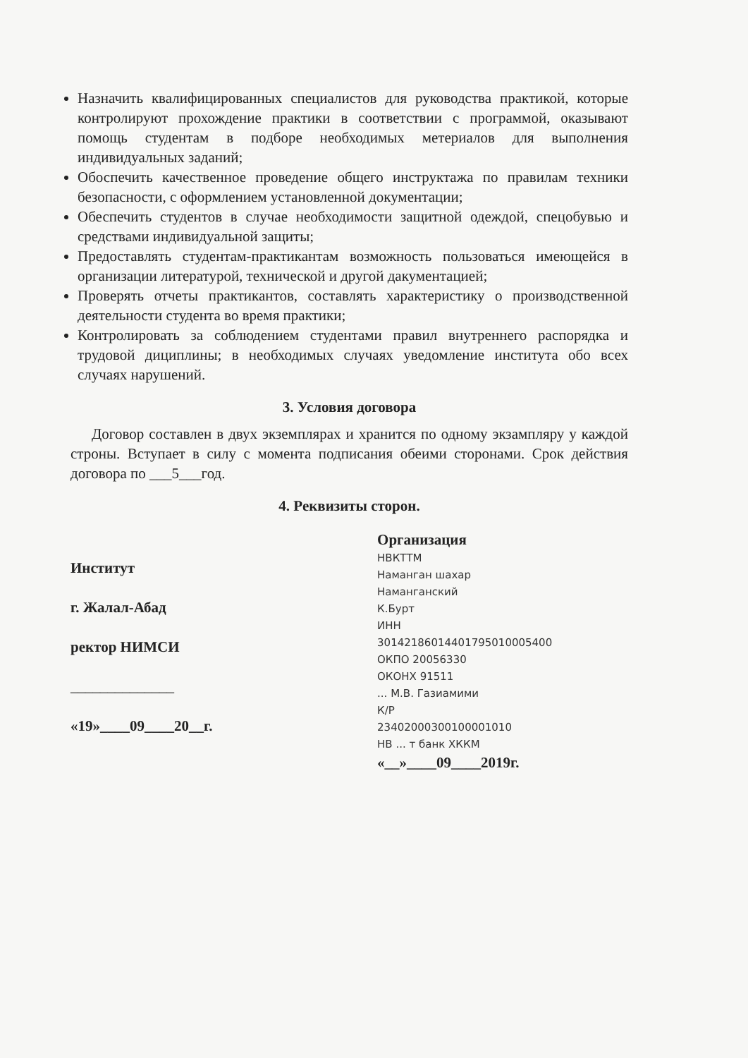Назначить квалифицированных специалистов для руководства практикой, которые контролируют прохождение практики в соответствии с программой, оказывают помощь студентам в подборе необходимых метериалов для выполнения индивидуальных заданий;
Обоспечить качественное проведение общего инструктажа по правилам техники безопасности, с оформлением установленной документации;
Обеспечить студентов в случае необходимости защитной одеждой, спецобувью и средствами индивидуальной защиты;
Предоставлять студентам-практикантам возможность пользоваться имеющейся в организации литературой, технической и другой дакументацией;
Проверять отчеты практикантов, составлять характеристику о производственной деятельности студента во время практики;
Контролировать за соблюдением студентами правил внутреннего распорядка и трудовой дициплины; в необходимых случаях уведомление института обо всех случаях нарушений.
3. Условия договора
Договор составлен в двух экземплярах и хранится по одному экзампляру у каждой строны. Вступает в силу с момента подписания обеими сторонами. Срок действия договора по ___5___год.
4. Реквизиты сторон.
Институт
г. Жалал-Абад
ректор НИМСИ
______________
«19»____09____20__г.
Организация
НВКТТМ
Наманган шахар
Наманганский К.Бурт
ИНН 30142186014401795010005400
ОКПО 20056330 ОКОНХ 91511
... М.В. Газиамими
К/Р 23402000300100001010
НВ ... т банк ХККМ
«__»____09____2019г.